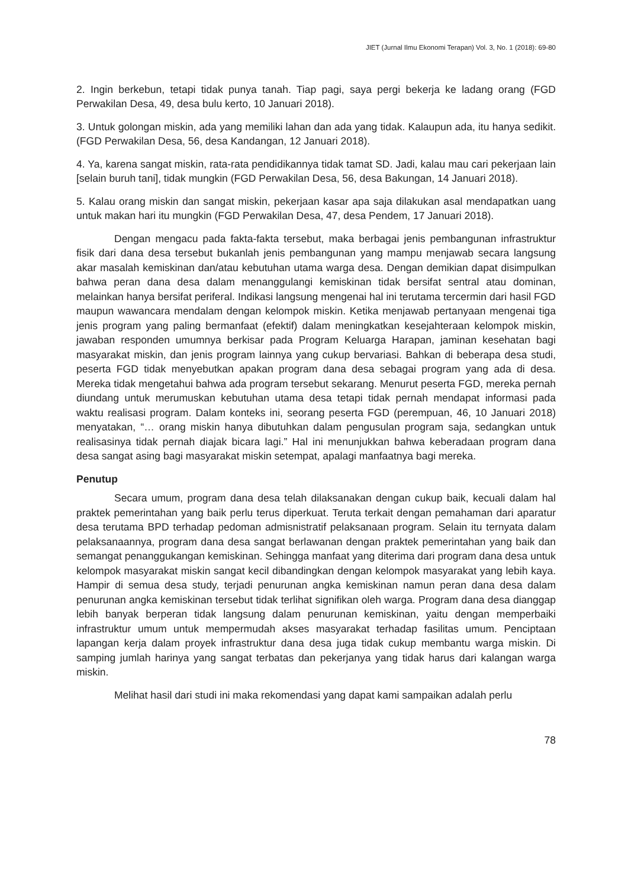JIET (Jurnal Ilmu Ekonomi Terapan) Vol. 3, No. 1 (2018): 69-80
2. Ingin berkebun, tetapi tidak punya tanah. Tiap pagi, saya pergi bekerja ke ladang orang (FGD Perwakilan Desa, 49, desa bulu kerto, 10 Januari 2018).
3. Untuk golongan miskin, ada yang memiliki lahan dan ada yang tidak. Kalaupun ada, itu hanya sedikit. (FGD Perwakilan Desa, 56, desa Kandangan, 12 Januari 2018).
4. Ya, karena sangat miskin, rata-rata pendidikannya tidak tamat SD. Jadi, kalau mau cari pekerjaan lain [selain buruh tani], tidak mungkin (FGD Perwakilan Desa, 56, desa Bakungan, 14 Januari 2018).
5. Kalau orang miskin dan sangat miskin, pekerjaan kasar apa saja dilakukan asal mendapatkan uang untuk makan hari itu mungkin (FGD Perwakilan Desa, 47, desa Pendem, 17 Januari 2018).
Dengan mengacu pada fakta-fakta tersebut, maka berbagai jenis pembangunan infrastruktur fisik dari dana desa tersebut bukanlah jenis pembangunan yang mampu menjawab secara langsung akar masalah kemiskinan dan/atau kebutuhan utama warga desa. Dengan demikian dapat disimpulkan bahwa peran dana desa dalam menanggulangi kemiskinan tidak bersifat sentral atau dominan, melainkan hanya bersifat periferal. Indikasi langsung mengenai hal ini terutama tercermin dari hasil FGD maupun wawancara mendalam dengan kelompok miskin. Ketika menjawab pertanyaan mengenai tiga jenis program yang paling bermanfaat (efektif) dalam meningkatkan kesejahteraan kelompok miskin, jawaban responden umumnya berkisar pada Program Keluarga Harapan, jaminan kesehatan bagi masyarakat miskin, dan jenis program lainnya yang cukup bervariasi. Bahkan di beberapa desa studi, peserta FGD tidak menyebutkan apakan program dana desa sebagai program yang ada di desa. Mereka tidak mengetahui bahwa ada program tersebut sekarang. Menurut peserta FGD, mereka pernah diundang untuk merumuskan kebutuhan utama desa tetapi tidak pernah mendapat informasi pada waktu realisasi program. Dalam konteks ini, seorang peserta FGD (perempuan, 46, 10 Januari 2018) menyatakan, “… orang miskin hanya dibutuhkan dalam pengusulan program saja, sedangkan untuk realisasinya tidak pernah diajak bicara lagi.” Hal ini menunjukkan bahwa keberadaan program dana desa sangat asing bagi masyarakat miskin setempat, apalagi manfaatnya bagi mereka.
Penutup
Secara umum, program dana desa telah dilaksanakan dengan cukup baik, kecuali dalam hal praktek pemerintahan yang baik perlu terus diperkuat. Teruta terkait dengan pemahaman dari aparatur desa terutama BPD terhadap pedoman admisnistratif pelaksanaan program. Selain itu ternyata dalam pelaksanaannya, program dana desa sangat berlawanan dengan praktek pemerintahan yang baik dan semangat penanggukangan kemiskinan. Sehingga manfaat yang diterima dari program dana desa untuk kelompok masyarakat miskin sangat kecil dibandingkan dengan kelompok masyarakat yang lebih kaya. Hampir di semua desa study, terjadi penurunan angka kemiskinan namun peran dana desa dalam penurunan angka kemiskinan tersebut tidak terlihat signifikan oleh warga. Program dana desa dianggap lebih banyak berperan tidak langsung dalam penurunan kemiskinan, yaitu dengan memperbaiki infrastruktur umum untuk mempermudah akses masyarakat terhadap fasilitas umum. Penciptaan lapangan kerja dalam proyek infrastruktur dana desa juga tidak cukup membantu warga miskin. Di samping jumlah harinya yang sangat terbatas dan pekerjanya yang tidak harus dari kalangan warga miskin.
Melihat hasil dari studi ini maka rekomendasi yang dapat kami sampaikan adalah perlu
78